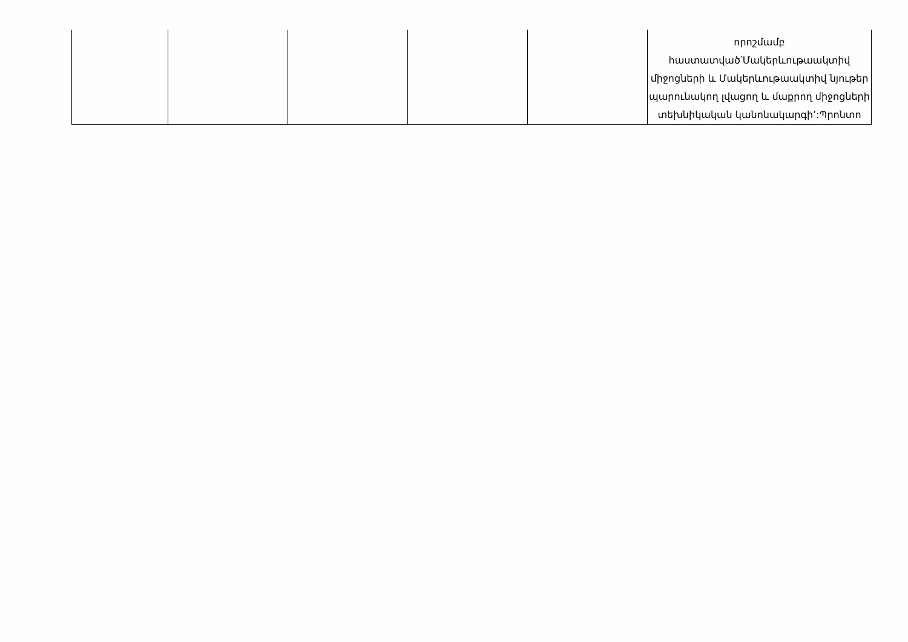| | | | | | որոշմամբ հաստատված՝Մակերևութաակտիվ միջոցների և Մակերևութաակտիվ նյութեր պարունակող լվացող և մաքրող միջոցների տեխնիկական կանոնակարգի՚:Պրոնտո |